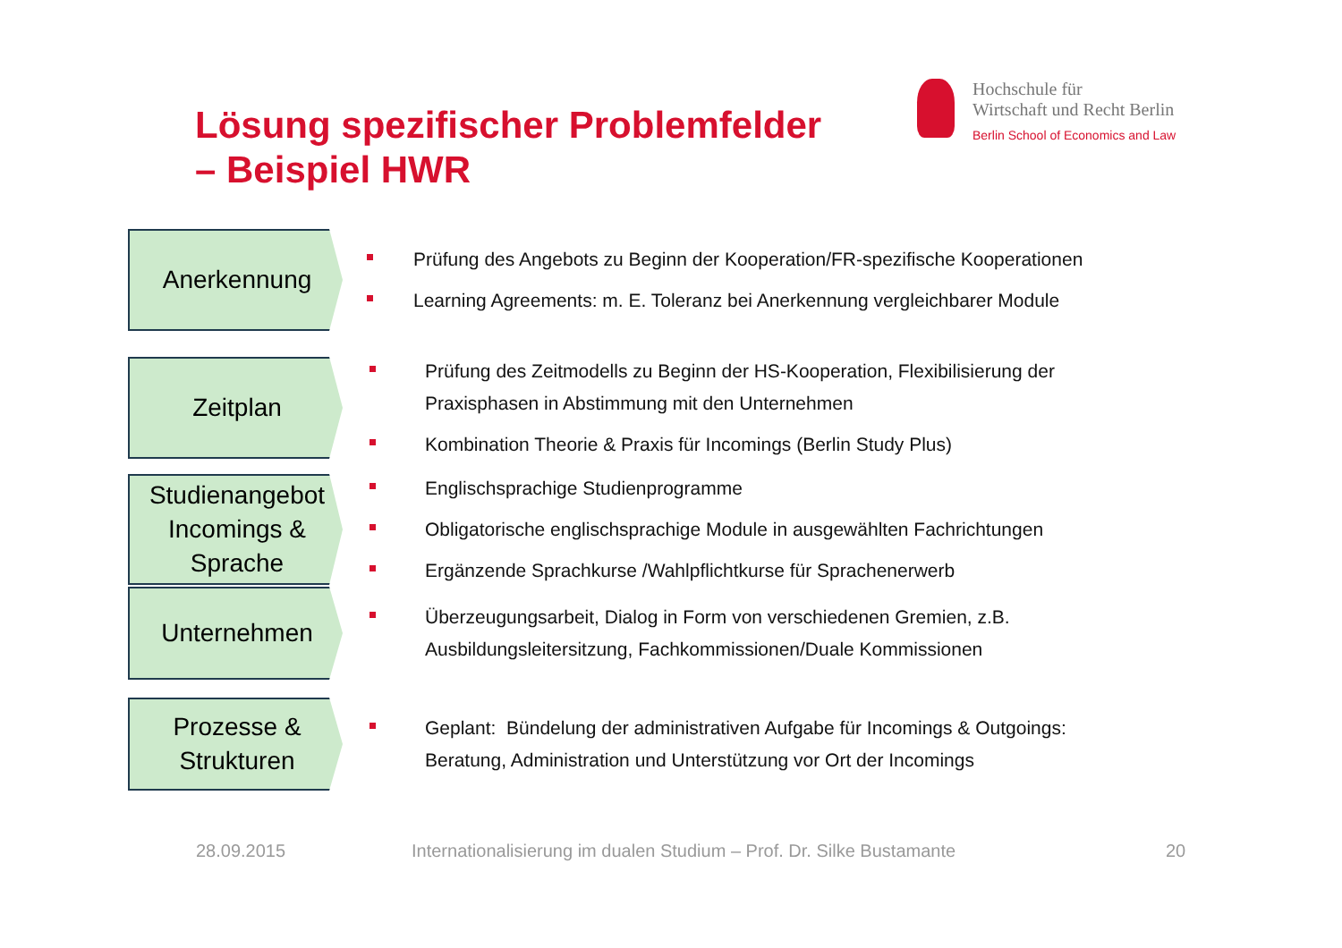Lösung spezifischer Problemfelder
– Beispiel HWR
Hochschule für
Wirtschaft und Recht Berlin
Berlin School of Economics and Law
Anerkennung
Prüfung des Angebots zu Beginn der Kooperation/FR-spezifische Kooperationen
Learning Agreements: m. E. Toleranz bei Anerkennung vergleichbarer Module
Zeitplan
Prüfung des Zeitmodells zu Beginn der HS-Kooperation, Flexibilisierung der
Praxisphasen in Abstimmung mit den Unternehmen
Kombination Theorie & Praxis für Incomings (Berlin Study Plus)
Studienangebot
Incomings &
Sprache
Englischsprachige Studienprogramme
Obligatorische englischsprachige Module in ausgewählten Fachrichtungen
Ergänzende Sprachkurse /Wahlpflichtkurse für Sprachenerwerb
Unternehmen
Überzeugungsarbeit, Dialog in Form von verschiedenen Gremien, z.B.
Ausbildungsleitersitzung, Fachkommissionen/Duale Kommissionen
Prozesse &
Strukturen
Geplant: Bündelung der administrativen Aufgabe für Incomings & Outgoings:
Beratung, Administration und Unterstützung vor Ort der Incomings
28.09.2015
Internationalisierung im dualen Studium – Prof. Dr. Silke Bustamante
20